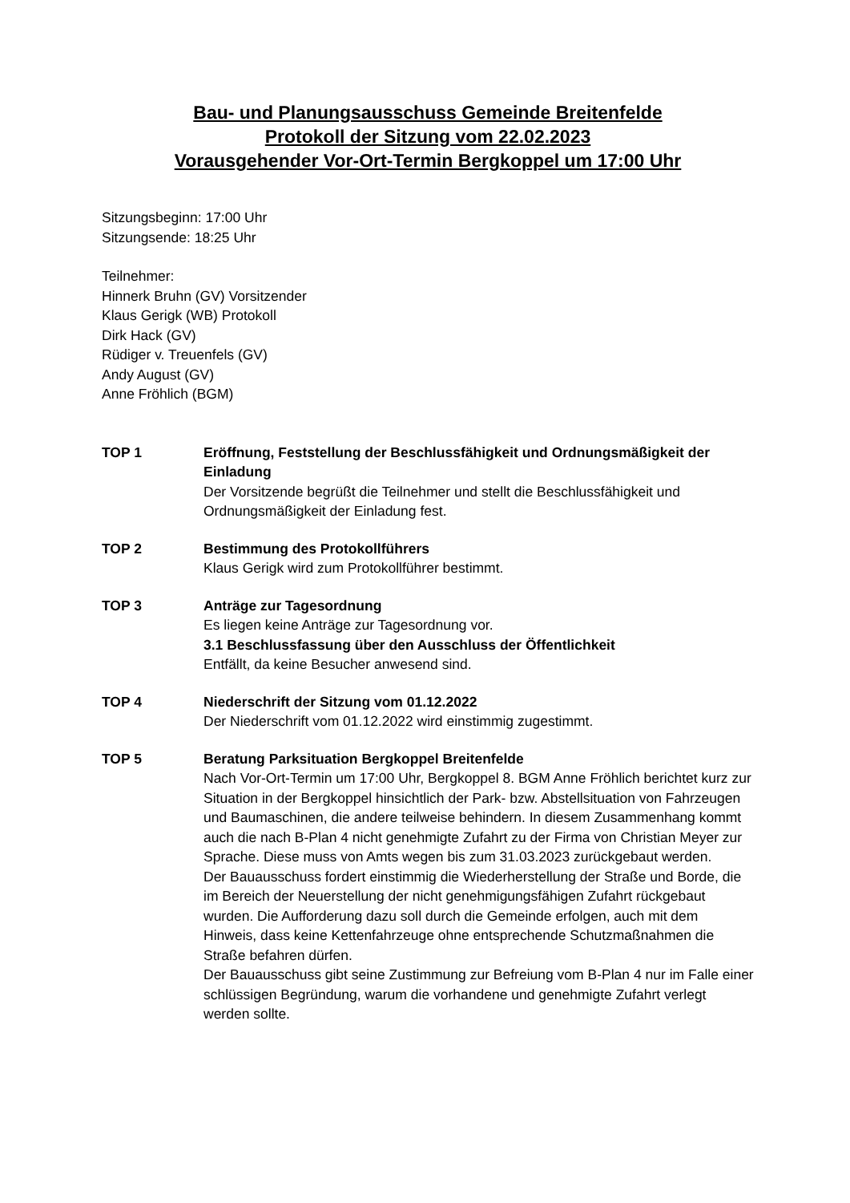Bau- und Planungsausschuss Gemeinde Breitenfelde
Protokoll der Sitzung vom 22.02.2023
Vorausgehender Vor-Ort-Termin Bergkoppel um 17:00 Uhr
Sitzungsbeginn: 17:00 Uhr
Sitzungsende: 18:25 Uhr
Teilnehmer:
Hinnerk Bruhn (GV) Vorsitzender
Klaus Gerigk (WB) Protokoll
Dirk Hack (GV)
Rüdiger v. Treuenfels (GV)
Andy August (GV)
Anne Fröhlich (BGM)
TOP 1 Eröffnung, Feststellung der Beschlussfähigkeit und Ordnungsmäßigkeit der Einladung
Der Vorsitzende begrüßt die Teilnehmer und stellt die Beschlussfähigkeit und Ordnungsmäßigkeit der Einladung fest.
TOP 2 Bestimmung des Protokollführers
Klaus Gerigk wird zum Protokollführer bestimmt.
TOP 3 Anträge zur Tagesordnung
Es liegen keine Anträge zur Tagesordnung vor.
3.1 Beschlussfassung über den Ausschluss der Öffentlichkeit
Entfällt, da keine Besucher anwesend sind.
TOP 4 Niederschrift der Sitzung vom 01.12.2022
Der Niederschrift vom 01.12.2022 wird einstimmig zugestimmt.
TOP 5 Beratung Parksituation Bergkoppel Breitenfelde
Nach Vor-Ort-Termin um 17:00 Uhr, Bergkoppel 8. BGM Anne Fröhlich berichtet kurz zur Situation in der Bergkoppel hinsichtlich der Park- bzw. Abstellsituation von Fahrzeugen und Baumaschinen, die andere teilweise behindern. In diesem Zusammenhang kommt auch die nach B-Plan 4 nicht genehmigte Zufahrt zu der Firma von Christian Meyer zur Sprache. Diese muss von Amts wegen bis zum 31.03.2023 zurückgebaut werden.
Der Bauausschuss fordert einstimmig die Wiederherstellung der Straße und Borde, die im Bereich der Neuerstellung der nicht genehmigungsfähigen Zufahrt rückgebaut wurden. Die Aufforderung dazu soll durch die Gemeinde erfolgen, auch mit dem Hinweis, dass keine Kettenfahrzeuge ohne entsprechende Schutzmaßnahmen die Straße befahren dürfen.
Der Bauausschuss gibt seine Zustimmung zur Befreiung vom B-Plan 4 nur im Falle einer schlüssigen Begründung, warum die vorhandene und genehmigte Zufahrt verlegt werden sollte.